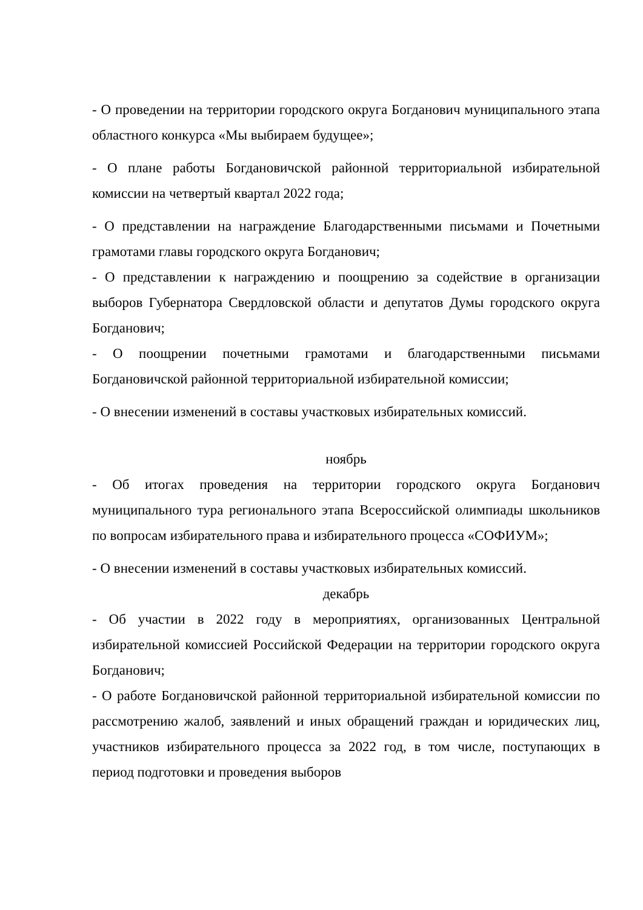- О проведении на территории городского округа Богданович муниципального этапа областного конкурса «Мы выбираем будущее»;
- О плане работы Богдановичской районной территориальной избирательной комиссии на четвертый квартал 2022 года;
- О представлении на награждение Благодарственными письмами и Почетными грамотами главы городского округа Богданович;
- О представлении к награждению и поощрению за содействие в организации выборов Губернатора Свердловской области и депутатов Думы городского округа Богданович;
- О поощрении почетными грамотами и благодарственными письмами Богдановичской районной территориальной избирательной комиссии;
- О внесении изменений в составы участковых избирательных комиссий.
ноябрь
- Об итогах проведения на территории городского округа Богданович муниципального тура регионального этапа Всероссийской олимпиады школьников по вопросам избирательного права и избирательного процесса «СОФИУМ»;
- О внесении изменений в составы участковых избирательных комиссий.
декабрь
- Об участии в 2022 году в мероприятиях, организованных Центральной избирательной комиссией Российской Федерации на территории городского округа Богданович;
- О работе Богдановичской районной территориальной избирательной комиссии по рассмотрению жалоб, заявлений и иных обращений граждан и юридических лиц, участников избирательного процесса за 2022 год, в том числе, поступающих в период подготовки и проведения выборов